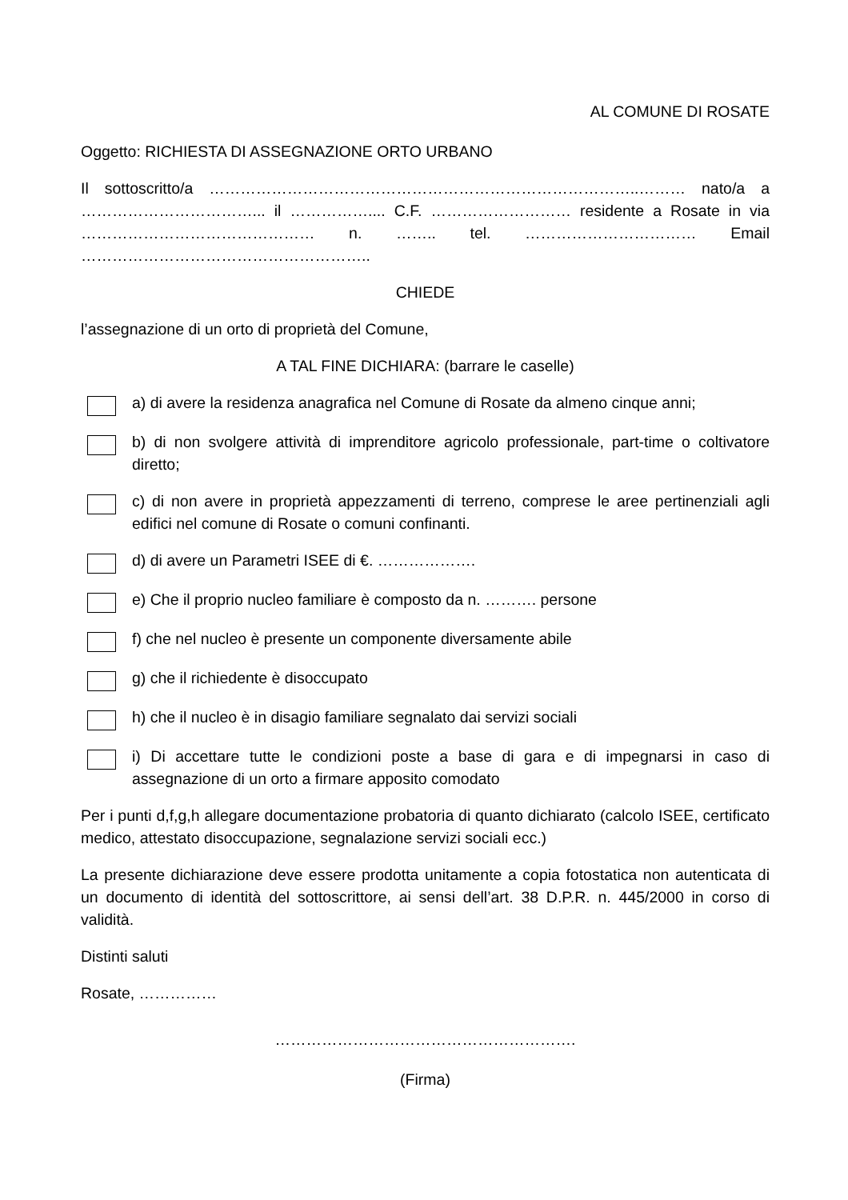AL COMUNE DI ROSATE
Oggetto: RICHIESTA DI ASSEGNAZIONE ORTO URBANO
Il sottoscritto/a ………………………………………………………………………..……… nato/a a ……………………………... il …………….... C.F. ……………………… residente a Rosate in via ……………………………………… n. …….. tel. …………………………… Email ………………………………………………..
CHIEDE
l’assegnazione di un orto di proprietà del Comune,
A TAL FINE DICHIARA: (barrare le caselle)
a) di avere la residenza anagrafica nel Comune di Rosate da almeno cinque anni;
b) di non svolgere attività di imprenditore agricolo professionale, part-time o coltivatore diretto;
c) di non avere in proprietà appezzamenti di terreno, comprese le aree pertinenziali agli edifici nel comune di Rosate o comuni confinanti.
d) di avere un Parametri ISEE di €. ……………….
e) Che il proprio nucleo familiare è composto da n. ………. persone
f) che nel nucleo è presente un componente diversamente abile
g) che il richiedente è disoccupato
h) che il nucleo è in disagio familiare segnalato dai servizi sociali
i) Di accettare tutte le condizioni poste a base di gara e di impegnarsi in caso di assegnazione di un orto a firmare apposito comodato
Per i punti d,f,g,h allegare documentazione probatoria di quanto dichiarato (calcolo ISEE, certificato medico, attestato disoccupazione, segnalazione servizi sociali ecc.)
La presente dichiarazione deve essere prodotta unitamente a copia fotostatica non autenticata di un documento di identità del sottoscrittore, ai sensi dell’art. 38 D.P.R. n. 445/2000 in corso di validità.
Distinti saluti
Rosate, ……………
………………………………………………….
(Firma)